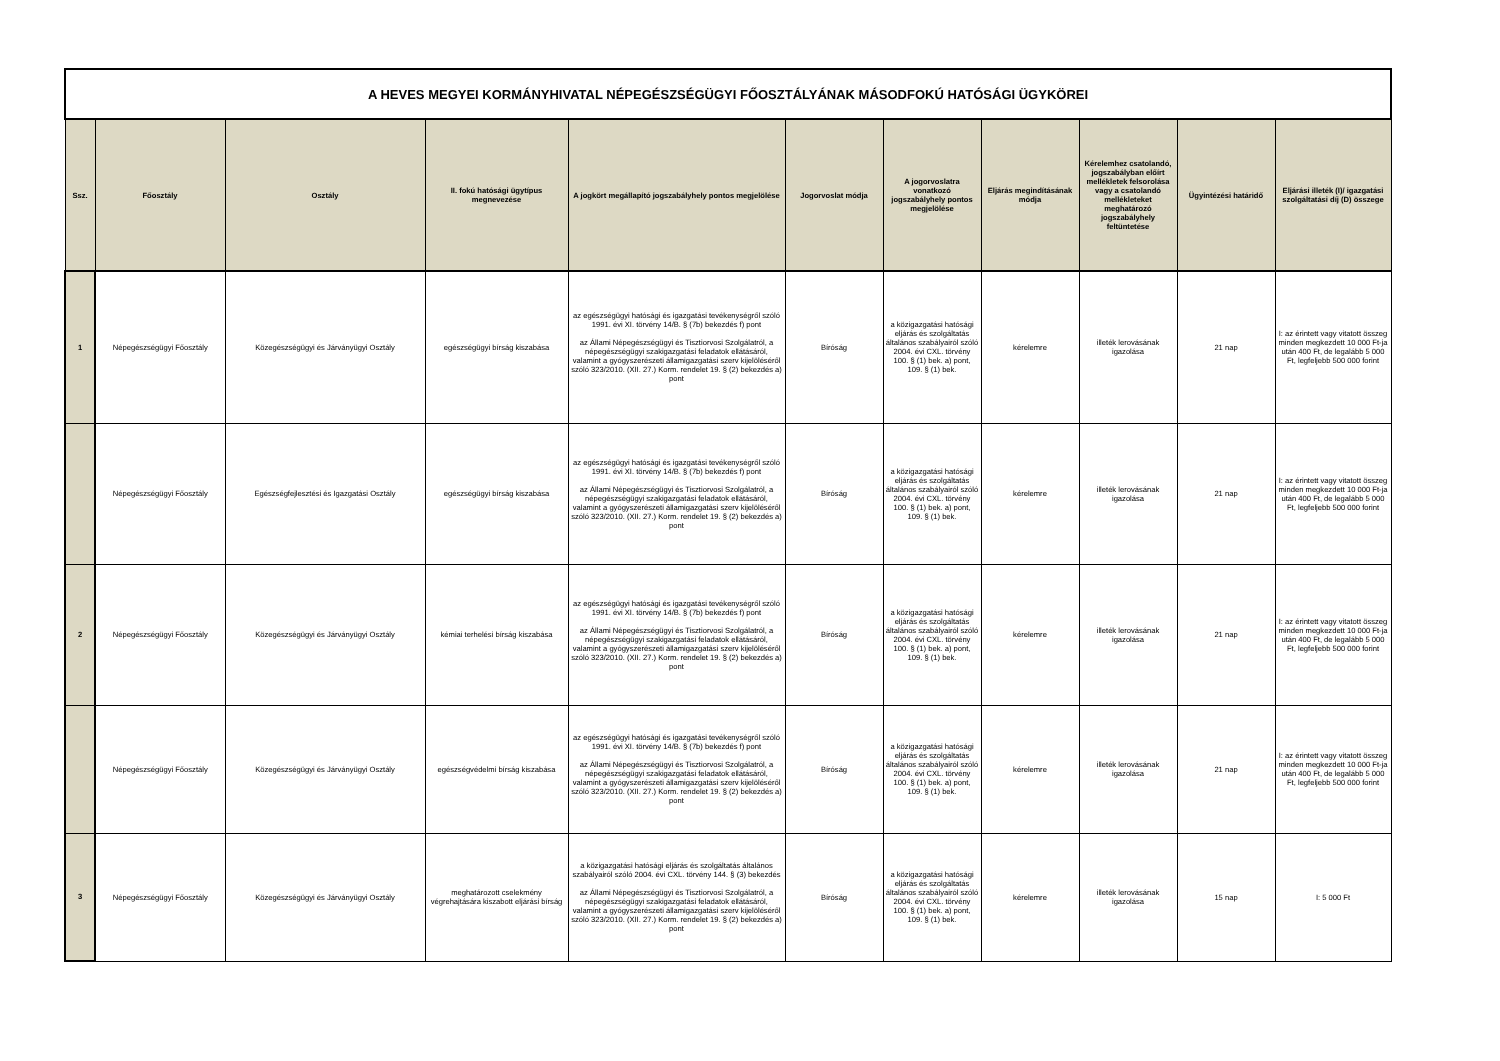| A HEVES MEGYEI KORMÁNYHIVATAL NÉPEGÉSZSÉGÜGYI FŐOSZTÁLYÁNAK MÁSODFOKÚ HATÓSÁGI ÜGYKÖREI | | | | | | | | | | |
| Ssz. | Főosztály | Osztály | II. fokú hatósági ügytípus megnevezése | A jogkört megállapító jogszabályhely pontos megjelölése | Jogorvoslat módja | A jogorvoslatra vonatkozó jogszabályhely pontos megjelölése | Eljárás megindításának módja | Kérelemhez csatolandó, jogszabályban előírt mellékletek felsorolása vagy a csatolandó mellékleteket meghatározó jogszabályhely feltüntetése | Ügyintézési határidő | Eljárási illeték (I)/ igazgatási szolgáltatási díj (D) összege |
| 1 | Népegészségügyi Főosztály | Közegészségügyi és Járványügyi Osztály | egészségügyi bírság kiszabása | az egészségügyi hatósági és igazgatási tevékenységről szóló 1991. évi XI. törvény 14/B. § (7b) bekezdés f) pont az Állami Népegészségügyi és Tisztiorvosi Szolgálatról, a népegészségügyi szakigazgatási feladatok ellátásáról, valamint a gyógyszerészeti államigazgatási szerv kijelöléséről szóló 323/2010. (XII. 27.) Korm. rendelet 19. § (2) bekezdés a) pont | Bíróság | a közigazgatási hatósági eljárás és szolgáltatás általános szabályairól szóló 2004. évi CXL. törvény 100. § (1) bek. a) pont, 109. § (1) bek. | kérelemre | illeték lerovásának igazolása | 21 nap | I: az érintett vagy vitatott összeg minden megkezdett 10 000 Ft-ja után 400 Ft, de legalább 5 000 Ft, legfeljebb 500 000 forint |
| | Népegészségügyi Főosztály | Egészségfejlesztési és Igazgatási Osztály | egészségügyi bírság kiszabása | az egészségügyi hatósági és igazgatási tevékenységről szóló 1991. évi XI. törvény 14/B. § (7b) bekezdés f) pont az Állami Népegészségügyi és Tisztiorvosi Szolgálatról, a népegészségügyi szakigazgatási feladatok ellátásáról, valamint a gyógyszerészeti államigazgatási szerv kijelöléséről szóló 323/2010. (XII. 27.) Korm. rendelet 19. § (2) bekezdés a) pont | Bíróság | a közigazgatási hatósági eljárás és szolgáltatás általános szabályairól szóló 2004. évi CXL. törvény 100. § (1) bek. a) pont, 109. § (1) bek. | kérelemre | illeték lerovásának igazolása | 21 nap | I: az érintett vagy vitatott összeg minden megkezdett 10 000 Ft-ja után 400 Ft, de legalább 5 000 Ft, legfeljebb 500 000 forint |
| 2 | Népegészségügyi Főosztály | Közegészségügyi és Járványügyi Osztály | kémiai terhelési bírság kiszabása | az egészségügyi hatósági és igazgatási tevékenységről szóló 1991. évi XI. törvény 14/B. § (7b) bekezdés f) pont az Állami Népegészségügyi és Tisztiorvosi Szolgálatról, a népegészségügyi szakigazgatási feladatok ellátásáról, valamint a gyógyszerészeti államigazgatási szerv kijelöléséről szóló 323/2010. (XII. 27.) Korm. rendelet 19. § (2) bekezdés a) pont | Bíróság | a közigazgatási hatósági eljárás és szolgáltatás általános szabályairól szóló 2004. évi CXL. törvény 100. § (1) bek. a) pont, 109. § (1) bek. | kérelemre | illeték lerovásának igazolása | 21 nap | I: az érintett vagy vitatott összeg minden megkezdett 10 000 Ft-ja után 400 Ft, de legalább 5 000 Ft, legfeljebb 500 000 forint |
| | Népegészségügyi Főosztály | Közegészségügyi és Járványügyi Osztály | egészségvédelmi bírság kiszabása | az egészségügyi hatósági és igazgatási tevékenységről szóló 1991. évi XI. törvény 14/B. § (7b) bekezdés f) pont az Állami Népegészségügyi és Tisztiorvosi Szolgálatról, a népegészségügyi szakigazgatási feladatok ellátásáról, valamint a gyógyszerészeti államigazgatási szerv kijelöléséről szóló 323/2010. (XII. 27.) Korm. rendelet 19. § (2) bekezdés a) pont | Bíróság | a közigazgatási hatósági eljárás és szolgáltatás általános szabályairól szóló 2004. évi CXL. törvény 100. § (1) bek. a) pont, 109. § (1) bek. | kérelemre | illeték lerovásának igazolása | 21 nap | I: az érintett vagy vitatott összeg minden megkezdett 10 000 Ft-ja után 400 Ft, de legalább 5 000 Ft, legfeljebb 500 000 forint |
| 3 | Népegészségügyi Főosztály | Közegészségügyi és Járványügyi Osztály | meghatározott cselekmény végrehajtására kiszabott eljárási bírság | a közigazgatási hatósági eljárás és szolgáltatás általános szabályairól szóló 2004. évi CXL. törvény 144. § (3) bekezdés az Állami Népegészségügyi és Tisztiorvosi Szolgálatról, a népegészségügyi szakigazgatási feladatok ellátásáról, valamint a gyógyszerészeti államigazgatási szerv kijelöléséről szóló 323/2010. (XII. 27.) Korm. rendelet 19. § (2) bekezdés a) pont | Bíróság | a közigazgatási hatósági eljárás és szolgáltatás általános szabályairól szóló 2004. évi CXL. törvény 100. § (1) bek. a) pont, 109. § (1) bek. | kérelemre | illeték lerovásának igazolása | 15 nap | I: 5 000 Ft |